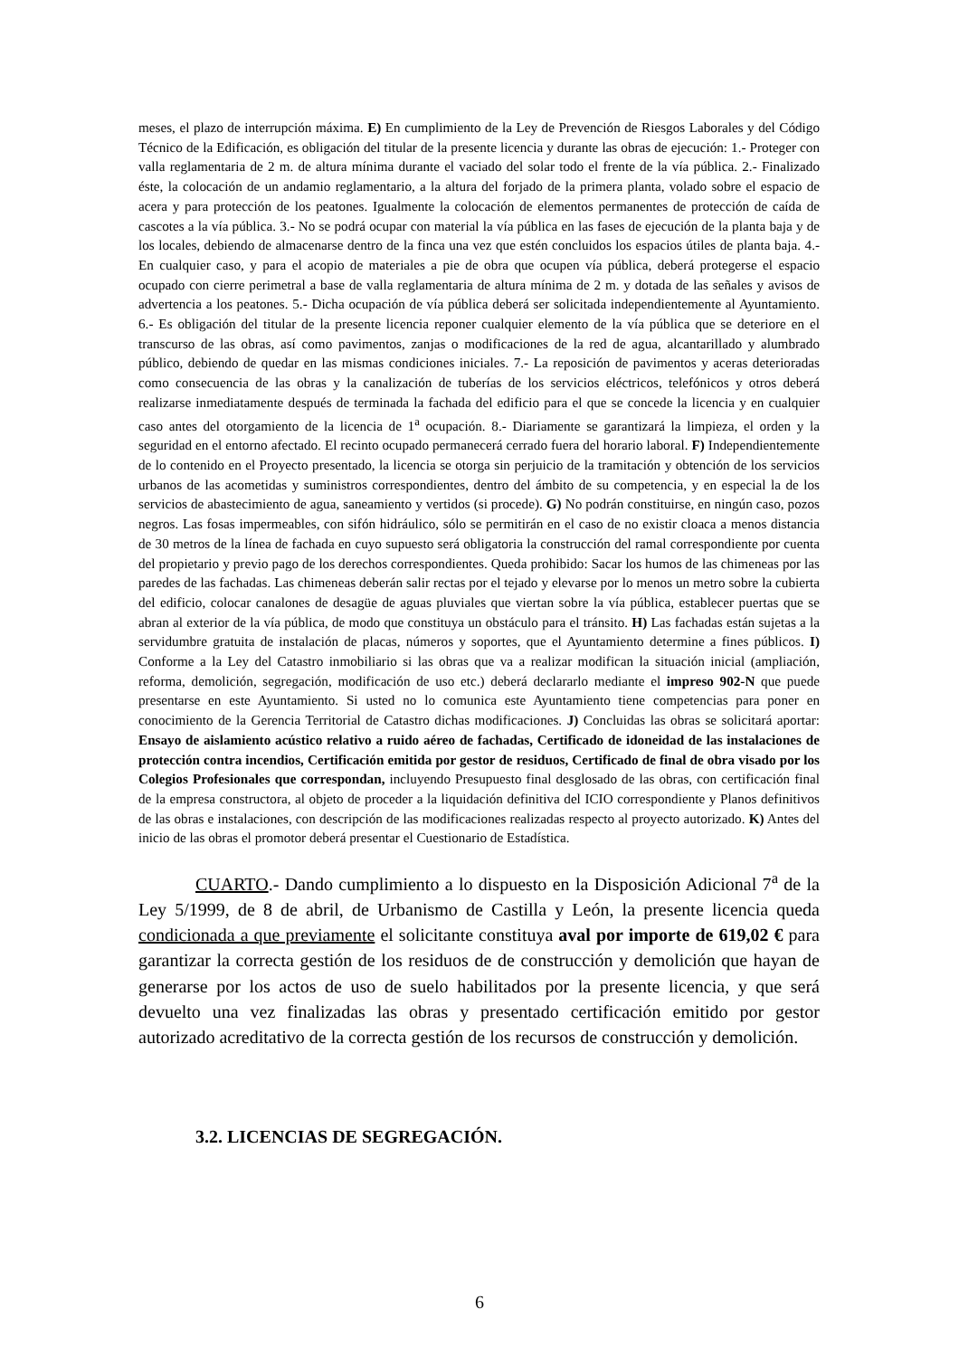meses, el plazo de interrupción máxima. E) En cumplimiento de la Ley de Prevención de Riesgos Laborales y del Código Técnico de la Edificación, es obligación del titular de la presente licencia y durante las obras de ejecución: 1.- Proteger con valla reglamentaria de 2 m. de altura mínima durante el vaciado del solar todo el frente de la vía pública. 2.- Finalizado éste, la colocación de un andamio reglamentario, a la altura del forjado de la primera planta, volado sobre el espacio de acera y para protección de los peatones. Igualmente la colocación de elementos permanentes de protección de caída de cascotes a la vía pública. 3.- No se podrá ocupar con material la vía pública en las fases de ejecución de la planta baja y de los locales, debiendo de almacenarse dentro de la finca una vez que estén concluidos los espacios útiles de planta baja. 4.- En cualquier caso, y para el acopio de materiales a pie de obra que ocupen vía pública, deberá protegerse el espacio ocupado con cierre perimetral a base de valla reglamentaria de altura mínima de 2 m. y dotada de las señales y avisos de advertencia a los peatones. 5.- Dicha ocupación de vía pública deberá ser solicitada independientemente al Ayuntamiento. 6.- Es obligación del titular de la presente licencia reponer cualquier elemento de la vía pública que se deteriore en el transcurso de las obras, así como pavimentos, zanjas o modificaciones de la red de agua, alcantarillado y alumbrado público, debiendo de quedar en las mismas condiciones iniciales. 7.- La reposición de pavimentos y aceras deterioradas como consecuencia de las obras y la canalización de tuberías de los servicios eléctricos, telefónicos y otros deberá realizarse inmediatamente después de terminada la fachada del edificio para el que se concede la licencia y en cualquier caso antes del otorgamiento de la licencia de 1<sup>a</sup> ocupación. 8.- Diariamente se garantizará la limpieza, el orden y la seguridad en el entorno afectado. El recinto ocupado permanecerá cerrado fuera del horario laboral. F) Independientemente de lo contenido en el Proyecto presentado, la licencia se otorga sin perjuicio de la tramitación y obtención de los servicios urbanos de las acometidas y suministros correspondientes, dentro del ámbito de su competencia, y en especial la de los servicios de abastecimiento de agua, saneamiento y vertidos (si procede). G) No podrán constituirse, en ningún caso, pozos negros. Las fosas impermeables, con sifón hidráulico, sólo se permitirán en el caso de no existir cloaca a menos distancia de 30 metros de la línea de fachada en cuyo supuesto será obligatoria la construcción del ramal correspondiente por cuenta del propietario y previo pago de los derechos correspondientes. Queda prohibido: Sacar los humos de las chimeneas por las paredes de las fachadas. Las chimeneas deberán salir rectas por el tejado y elevarse por lo menos un metro sobre la cubierta del edificio, colocar canalones de desagüe de aguas pluviales que viertan sobre la vía pública, establecer puertas que se abran al exterior de la vía pública, de modo que constituya un obstáculo para el tránsito. H) Las fachadas están sujetas a la servidumbre gratuita de instalación de placas, números y soportes, que el Ayuntamiento determine a fines públicos. I) Conforme a la Ley del Catastro inmobiliario si las obras que va a realizar modifican la situación inicial (ampliación, reforma, demolición, segregación, modificación de uso etc.) deberá declararlo mediante el impreso 902-N que puede presentarse en este Ayuntamiento. Si usted no lo comunica este Ayuntamiento tiene competencias para poner en conocimiento de la Gerencia Territorial de Catastro dichas modificaciones. J) Concluidas las obras se solicitará aportar: Ensayo de aislamiento acústico relativo a ruido aéreo de fachadas, Certificado de idoneidad de las instalaciones de protección contra incendios, Certificación emitida por gestor de residuos, Certificado de final de obra visado por los Colegios Profesionales que correspondan, incluyendo Presupuesto final desglosado de las obras, con certificación final de la empresa constructora, al objeto de proceder a la liquidación definitiva del ICIO correspondiente y Planos definitivos de las obras e instalaciones, con descripción de las modificaciones realizadas respecto al proyecto autorizado. K) Antes del inicio de las obras el promotor deberá presentar el Cuestionario de Estadística.
CUARTO.- Dando cumplimiento a lo dispuesto en la Disposición Adicional 7<sup>a</sup> de la Ley 5/1999, de 8 de abril, de Urbanismo de Castilla y León, la presente licencia queda condicionada a que previamente el solicitante constituya aval por importe de 619,02 € para garantizar la correcta gestión de los residuos de de construcción y demolición que hayan de generarse por los actos de uso de suelo habilitados por la presente licencia, y que será devuelto una vez finalizadas las obras y presentado certificación emitido por gestor autorizado acreditativo de la correcta gestión de los recursos de construcción y demolición.
3.2. LICENCIAS DE SEGREGACIÓN.
6